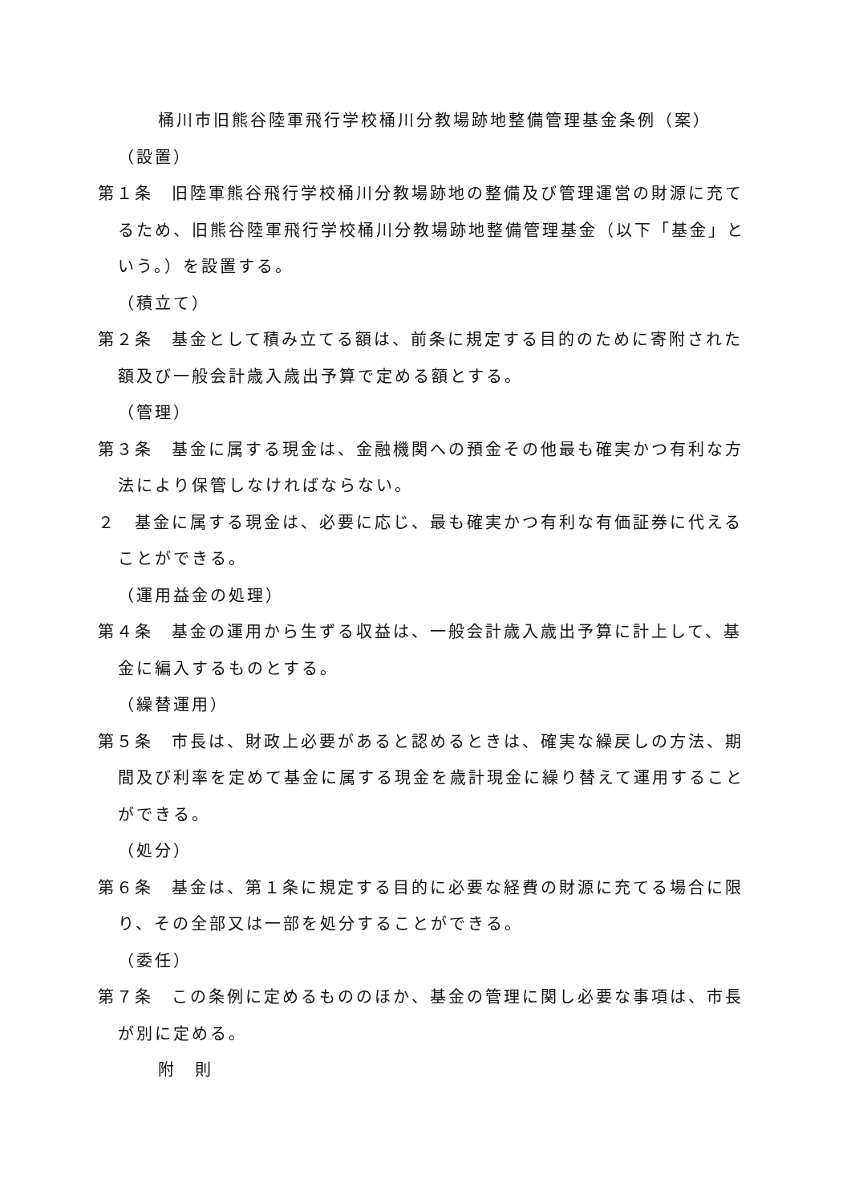桶川市旧熊谷陸軍飛行学校桶川分教場跡地整備管理基金条例（案）
（設置）
第１条　旧陸軍熊谷飛行学校桶川分教場跡地の整備及び管理運営の財源に充てるため、旧熊谷陸軍飛行学校桶川分教場跡地整備管理基金（以下「基金」という。）を設置する。
（積立て）
第２条　基金として積み立てる額は、前条に規定する目的のために寄附された額及び一般会計歳入歳出予算で定める額とする。
（管理）
第３条　基金に属する現金は、金融機関への預金その他最も確実かつ有利な方法により保管しなければならない。
２　基金に属する現金は、必要に応じ、最も確実かつ有利な有価証券に代えることができる。
（運用益金の処理）
第４条　基金の運用から生ずる収益は、一般会計歳入歳出予算に計上して、基金に編入するものとする。
（繰替運用）
第５条　市長は、財政上必要があると認めるときは、確実な繰戻しの方法、期間及び利率を定めて基金に属する現金を歳計現金に繰り替えて運用することができる。
（処分）
第６条　基金は、第１条に規定する目的に必要な経費の財源に充てる場合に限り、その全部又は一部を処分することができる。
（委任）
第７条　この条例に定めるもののほか、基金の管理に関し必要な事項は、市長が別に定める。
附　則